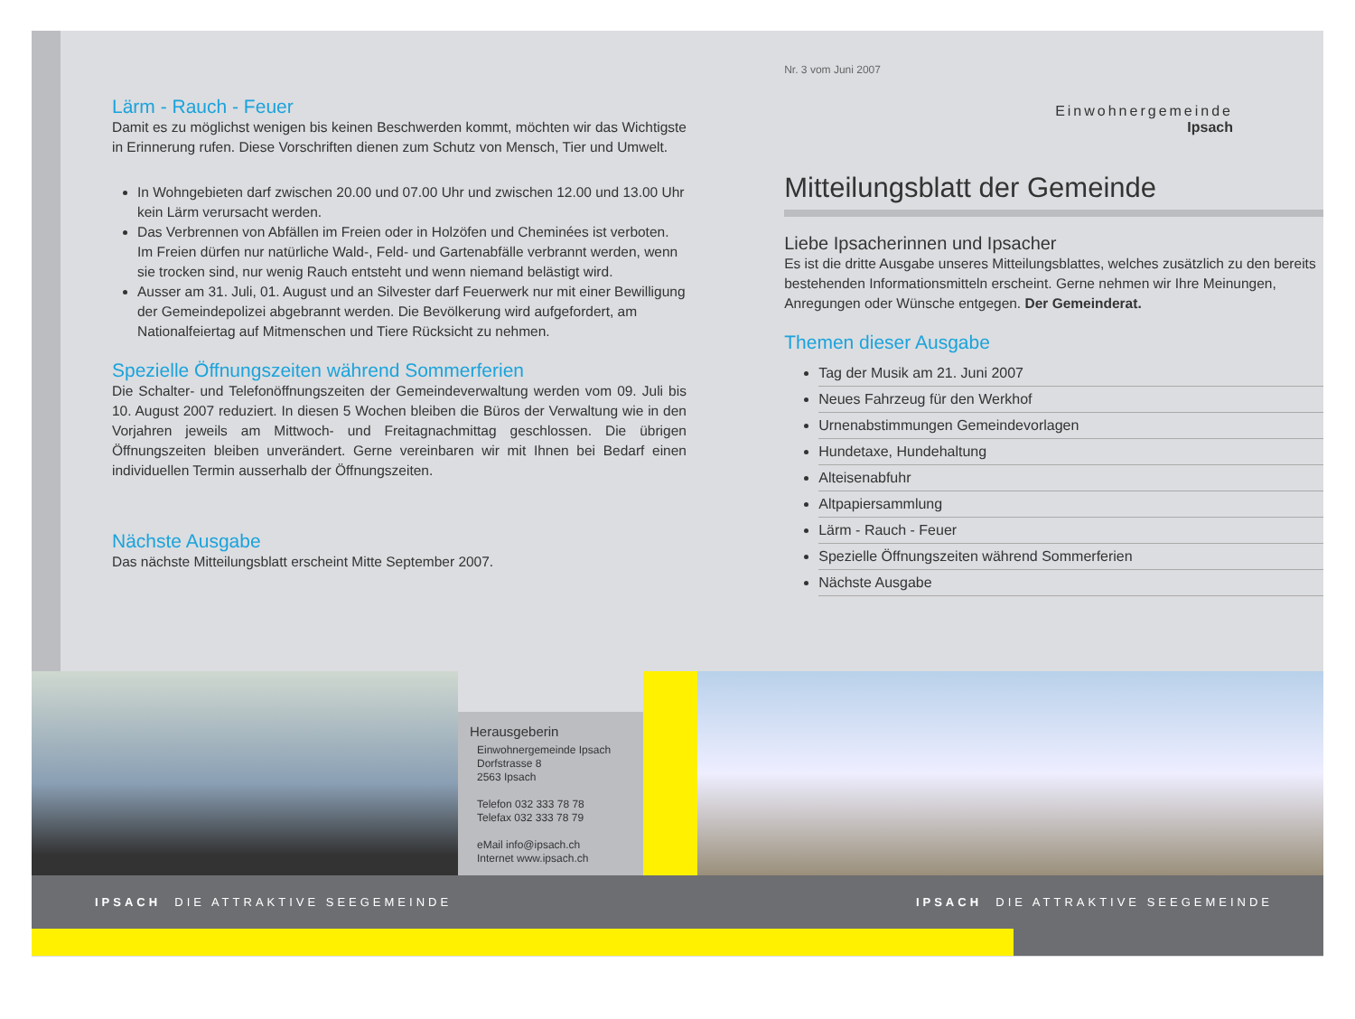Lärm - Rauch - Feuer
Damit es zu möglichst wenigen bis keinen Beschwerden kommt, möchten wir das Wichtigste in Erinnerung rufen. Diese Vorschriften dienen zum Schutz von Mensch, Tier und Umwelt.
In Wohngebieten darf zwischen 20.00 und 07.00 Uhr und zwischen 12.00 und 13.00 Uhr kein Lärm verursacht werden.
Das Verbrennen von Abfällen im Freien oder in Holzöfen und Cheminées ist verboten. Im Freien dürfen nur natürliche Wald-, Feld- und Gartenabfälle verbrannt werden, wenn sie trocken sind, nur wenig Rauch entsteht und wenn niemand belästigt wird.
Ausser am 31. Juli, 01. August und an Silvester darf Feuerwerk nur mit einer Bewilligung der Gemeindepolizei abgebrannt werden. Die Bevölkerung wird aufgefordert, am Nationalfeiertag auf Mitmenschen und Tiere Rücksicht zu nehmen.
Spezielle Öffnungszeiten während Sommerferien
Die Schalter- und Telefonöffnungszeiten der Gemeindeverwaltung werden vom 09. Juli bis 10. August 2007 reduziert. In diesen 5 Wochen bleiben die Büros der Verwaltung wie in den Vorjahren jeweils am Mittwoch- und Freitagnachmittag geschlossen. Die übrigen Öffnungszeiten bleiben unverändert. Gerne vereinbaren wir mit Ihnen bei Bedarf einen individuellen Termin ausserhalb der Öffnungszeiten.
Nächste Ausgabe
Das nächste Mitteilungsblatt erscheint Mitte September 2007.
Nr. 3 vom Juni 2007
Einwohnergemeinde
Ipsach
Mitteilungsblatt der Gemeinde
Liebe Ipsacherinnen und Ipsacher
Es ist die dritte Ausgabe unseres Mitteilungsblattes, welches zusätzlich zu den bereits bestehenden Informationsmitteln erscheint. Gerne nehmen wir Ihre Meinungen, Anregungen oder Wünsche entgegen. Der Gemeinderat.
Themen dieser Ausgabe
Tag der Musik am 21. Juni 2007
Neues Fahrzeug für den Werkhof
Urnenabstimmungen Gemeindevorlagen
Hundetaxe, Hundehaltung
Alteisenabfuhr
Altpapiersammlung
Lärm - Rauch - Feuer
Spezielle Öffnungszeiten während Sommerferien
Nächste Ausgabe
Herausgeberin
Einwohnergemeinde Ipsach
Dorfstrasse 8
2563 Ipsach
Telefon 032 333 78 78
Telefax 032 333 78 79
eMail info@ipsach.ch
Internet www.ipsach.ch
IPSACH DIE ATTRAKTIVE SEEGEMEINDE IPSACH DIE ATTRAKTIVE SEEGEMEINDE